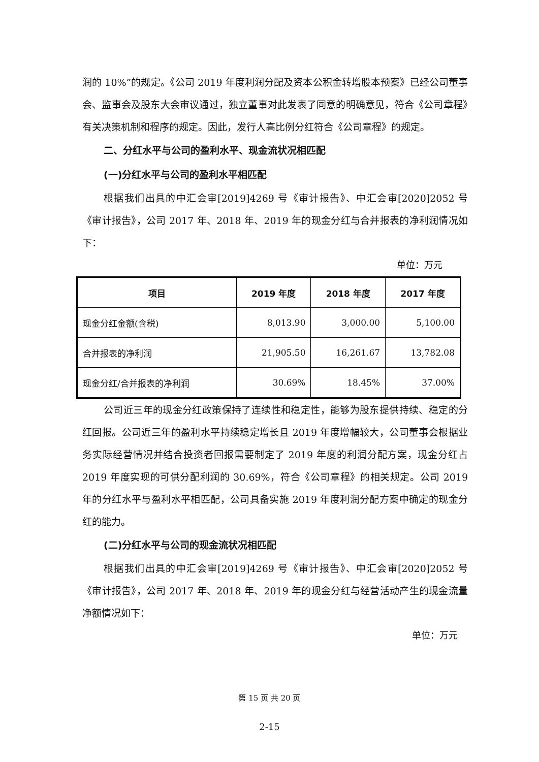润的 10%”的规定。《公司 2019 年度利润分配及资本公积金转增股本预案》已经公司董事会、监事会及股东大会审议通过，独立董事对此发表了同意的明确意见，符合《公司章程》有关决策机制和程序的规定。因此，发行人高比例分红符合《公司章程》的规定。
二、分红水平与公司的盈利水平、现金流状况相匹配
(一)分红水平与公司的盈利水平相匹配
根据我们出具的中汇会审[2019]4269 号《审计报告》、中汇会审[2020]2052 号《审计报告》，公司 2017 年、2018 年、2019 年的现金分红与合并报表的净利润情况如下：
单位：万元
| 项目 | 2019 年度 | 2018 年度 | 2017 年度 |
| --- | --- | --- | --- |
| 现金分红金额(含税) | 8,013.90 | 3,000.00 | 5,100.00 |
| 合并报表的净利润 | 21,905.50 | 16,261.67 | 13,782.08 |
| 现金分红/合并报表的净利润 | 30.69% | 18.45% | 37.00% |
公司近三年的现金分红政策保持了连续性和稳定性，能够为股东提供持续、稳定的分红回报。公司近三年的盈利水平持续稳定增长且 2019 年度增幅较大，公司董事会根据业务实际经营情况并结合投资者回报需要制定了 2019 年度的利润分配方案，现金分红占 2019 年度实现的可供分配利润的 30.69%，符合《公司章程》的相关规定。公司 2019 年的分红水平与盈利水平相匹配，公司具备实施 2019 年度利润分配方案中确定的现金分红的能力。
(二)分红水平与公司的现金流状况相匹配
根据我们出具的中汇会审[2019]4269 号《审计报告》、中汇会审[2020]2052 号《审计报告》，公司 2017 年、2018 年、2019 年的现金分红与经营活动产生的现金流量净额情况如下：
单位：万元
第 15 页 共 20 页
2-15